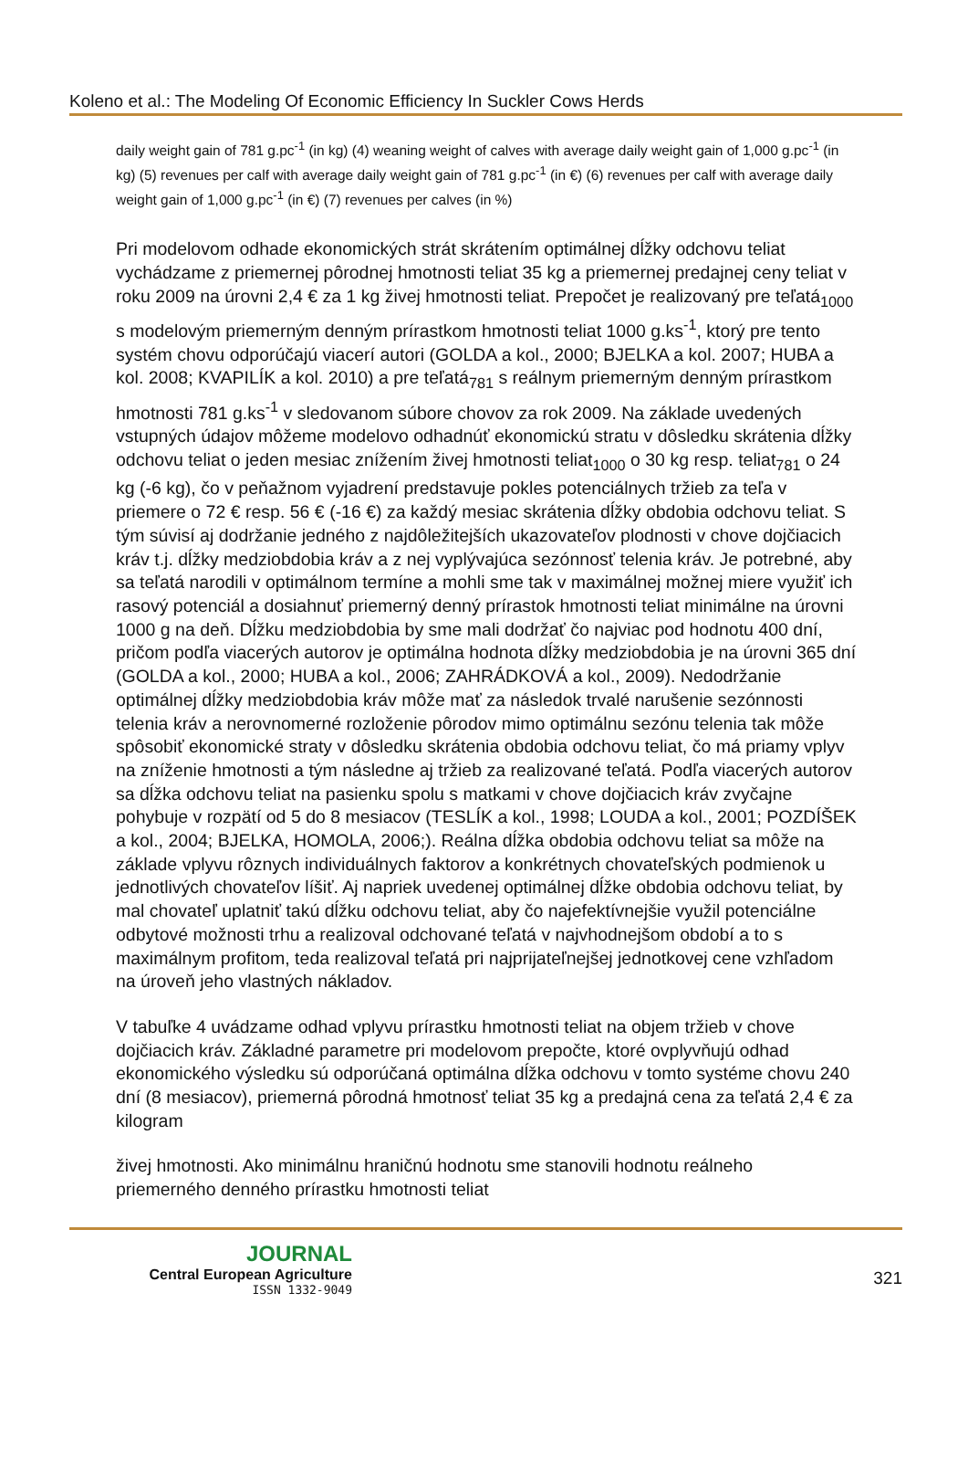Koleno et al.: The Modeling Of Economic Efficiency In Suckler Cows Herds
daily weight gain of 781 g.pc<sup>-1</sup> (in kg) (4) weaning weight of calves with average daily weight gain of 1,000 g.pc<sup>-1</sup> (in kg) (5) revenues per calf with average daily weight gain of 781 g.pc<sup>-1</sup> (in €) (6) revenues per calf with average daily weight gain of 1,000 g.pc<sup>-1</sup> (in €) (7) revenues per calves (in %)
Pri modelovom odhade ekonomických strát skrátením optimálnej dĺžky odchovu teliat vychádzame z priemernej pôrodnej hmotnosti teliat 35 kg a priemernej predajnej ceny teliat v roku 2009 na úrovni 2,4 € za 1 kg živej hmotnosti teliat. Prepočet je realizovaný pre teľatá<sub>1000</sub> s modelovým priemerným denným prírastkom hmotnosti teliat 1000 g.ks<sup>-1</sup>, ktorý pre tento systém chovu odporúčajú viacerí autori (GOLDA a kol., 2000; BJELKA a kol. 2007; HUBA a kol. 2008; KVAPILÍK a kol. 2010) a pre teľatá<sub>781</sub> s reálnym priemerným denným prírastkom hmotnosti 781 g.ks<sup>-1</sup> v sledovanom súbore chovov za rok 2009. Na základe uvedených vstupných údajov môžeme modelovo odhadnúť ekonomickú stratu v dôsledku skrátenia dĺžky odchovu teliat o jeden mesiac znížením živej hmotnosti teliat<sub>1000</sub> o 30 kg resp. teliat<sub>781</sub> o 24 kg (-6 kg), čo v peňažnom vyjadrení predstavuje pokles potenciálnych tržieb za teľa v priemere o 72 € resp. 56 € (-16 €) za každý mesiac skrátenia dĺžky obdobia odchovu teliat. S tým súvisí aj dodržanie jedného z najdôležitejších ukazovateľov plodnosti v chove dojčiacich kráv t.j. dĺžky medziobdobia kráv a z nej vyplývajúca sezónnosť telenia kráv. Je potrebné, aby sa teľatá narodili v optimálnom termíne a mohli sme tak v maximálnej možnej miere využiť ich rasový potenciál a dosiahnuť priemerný denný prírastok hmotnosti teliat minimálne na úrovni 1000 g na deň. Dĺžku medziobdobia by sme mali dodržať čo najviac pod hodnotu 400 dní, pričom podľa viacerých autorov je optimálna hodnota dĺžky medziobdobia je na úrovni 365 dní (GOLDA a kol., 2000; HUBA a kol., 2006; ZAHRÁDKOVÁ a kol., 2009). Nedodržanie optimálnej dĺžky medziobdobia kráv môže mať za následok trvalé narušenie sezónnosti telenia kráv a nerovnomerné rozloženie pôrodov mimo optimálnu sezónu telenia tak môže spôsobiť ekonomické straty v dôsledku skrátenia obdobia odchovu teliat, čo má priamy vplyv na zníženie hmotnosti a tým následne aj tržieb za realizované teľatá. Podľa viacerých autorov sa dĺžka odchovu teliat na pasienku spolu s matkami v chove dojčiacich kráv zvyčajne pohybuje v rozpätí od 5 do 8 mesiacov (TESLÍK a kol., 1998; LOUDA a kol., 2001; POZDÍŠEK a kol., 2004; BJELKA, HOMOLA, 2006;). Reálna dĺžka obdobia odchovu teliat sa môže na základe vplyvu rôznych individuálnych faktorov a konkrétnych chovateľských podmienok u jednotlivých chovateľov líšiť. Aj napriek uvedenej optimálnej dĺžke obdobia odchovu teliat, by mal chovateľ uplatniť takú dĺžku odchovu teliat, aby čo najefektívnejšie využil potenciálne odbytové možnosti trhu a realizoval odchované teľatá v najvhodnejšom období a to s maximálnym profitom, teda realizoval teľatá pri najprijateľnejšej jednotkovej cene vzhľadom na úroveň jeho vlastných nákladov.
V tabuľke 4 uvádzame odhad vplyvu prírastku hmotnosti teliat na objem tržieb v chove dojčiacich kráv. Základné parametre pri modelovom prepočte, ktoré ovplyvňujú odhad ekonomického výsledku sú odporúčaná optimálna dĺžka odchovu v tomto systéme chovu 240 dní (8 mesiacov), priemerná pôrodná hmotnosť teliat 35 kg a predajná cena za teľatá 2,4 € za kilogram
živej hmotnosti. Ako minimálnu hraničnú hodnotu sme stanovili hodnotu reálneho priemerného denného prírastku hmotnosti teliat
JOURNAL
Central European Agriculture
ISSN 1332-9049
321